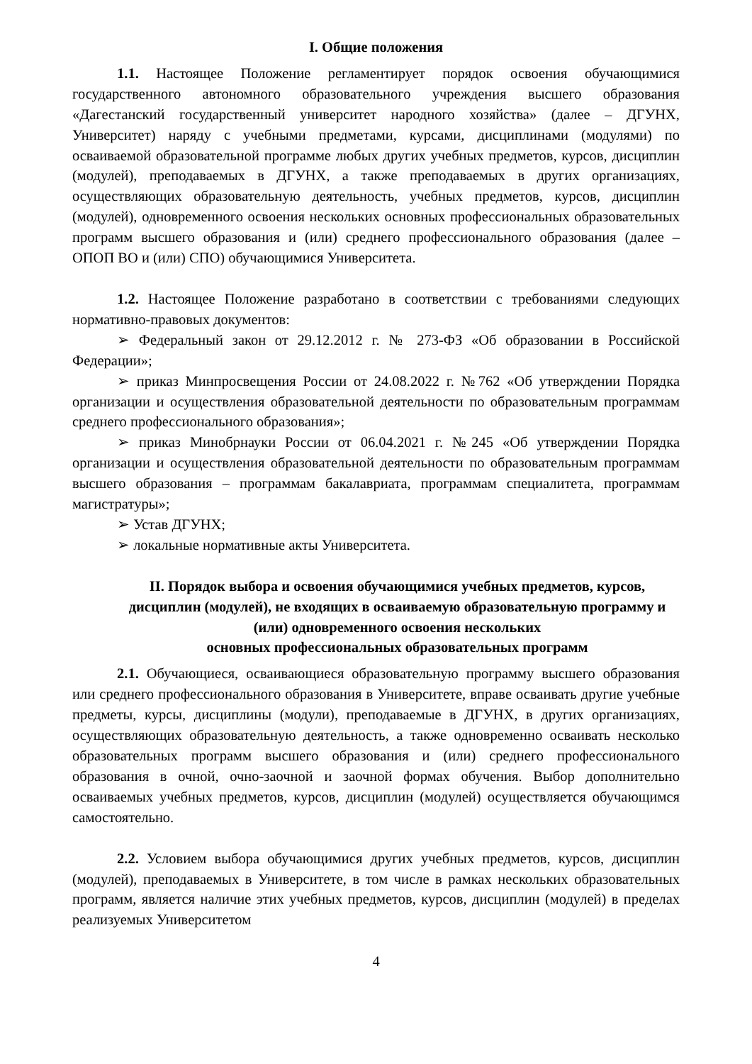I. Общие положения
1.1. Настоящее Положение регламентирует порядок освоения обучающимися государственного автономного образовательного учреждения высшего образования «Дагестанский государственный университет народного хозяйства» (далее – ДГУНХ, Университет) наряду с учебными предметами, курсами, дисциплинами (модулями) по осваиваемой образовательной программе любых других учебных предметов, курсов, дисциплин (модулей), преподаваемых в ДГУНХ, а также преподаваемых в других организациях, осуществляющих образовательную деятельность, учебных предметов, курсов, дисциплин (модулей), одновременного освоения нескольких основных профессиональных образовательных программ высшего образования и (или) среднего профессионального образования (далее – ОПОП ВО и (или) СПО) обучающимися Университета.
1.2. Настоящее Положение разработано в соответствии с требованиями следующих нормативно-правовых документов:
➢ Федеральный закон от 29.12.2012 г. № 273-ФЗ «Об образовании в Российской Федерации»;
➢ приказ Минпросвещения России от 24.08.2022 г. №762 «Об утверждении Порядка организации и осуществления образовательной деятельности по образовательным программам среднего профессионального образования»;
➢ приказ Минобрнауки России от 06.04.2021 г. №245 «Об утверждении Порядка организации и осуществления образовательной деятельности по образовательным программам высшего образования – программам бакалавриата, программам специалитета, программам магистратуры»;
➢ Устав ДГУНХ;
➢ локальные нормативные акты Университета.
II. Порядок выбора и освоения обучающимися учебных предметов, курсов, дисциплин (модулей), не входящих в осваиваемую образовательную программу и (или) одновременного освоения нескольких
основных профессиональных образовательных программ
2.1. Обучающиеся, осваивающиеся образовательную программу высшего образования или среднего профессионального образования в Университете, вправе осваивать другие учебные предметы, курсы, дисциплины (модули), преподаваемые в ДГУНХ, в других организациях, осуществляющих образовательную деятельность, а также одновременно осваивать несколько образовательных программ высшего образования и (или) среднего профессионального образования в очной, очно-заочной и заочной формах обучения. Выбор дополнительно осваиваемых учебных предметов, курсов, дисциплин (модулей) осуществляется обучающимся самостоятельно.
2.2. Условием выбора обучающимися других учебных предметов, курсов, дисциплин (модулей), преподаваемых в Университете, в том числе в рамках нескольких образовательных программ, является наличие этих учебных предметов, курсов, дисциплин (модулей) в пределах реализуемых Университетом
4